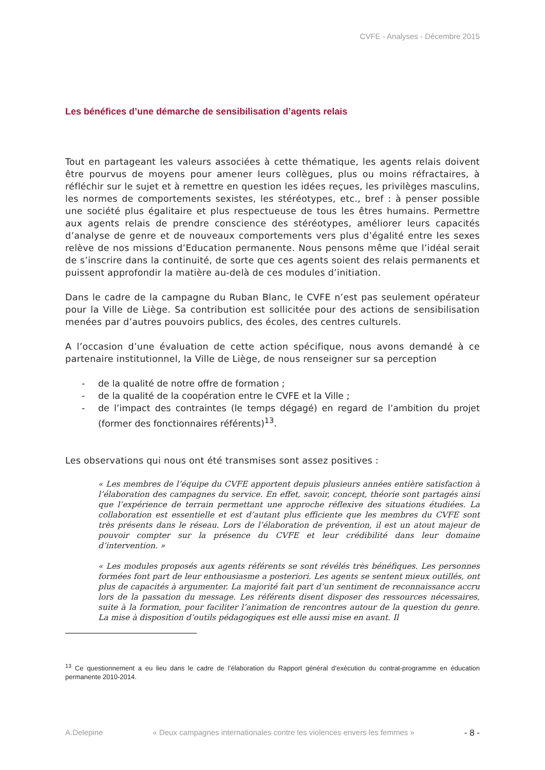CVFE - Analyses - Décembre 2015
Les bénéfices d’une démarche de sensibilisation d’agents relais
Tout en partageant les valeurs associées à cette thématique, les agents relais doivent être pourvus de moyens pour amener leurs collègues, plus ou moins réfractaires, à réfléchir sur le sujet et à remettre en question les idées reçues, les privilèges masculins, les normes de comportements sexistes, les stéréotypes, etc., bref : à penser possible une société plus égalitaire et plus respectueuse de tous les êtres humains. Permettre aux agents relais de prendre conscience des stéréotypes, améliorer leurs capacités d’analyse de genre et de nouveaux comportements vers plus d’égalité entre les sexes relève de nos missions d’Education permanente. Nous pensons même que l’idéal serait de s’inscrire dans la continuité, de sorte que ces agents soient des relais permanents et puissent approfondir la matière au-delà de ces modules d’initiation.
Dans le cadre de la campagne du Ruban Blanc, le CVFE n’est pas seulement opérateur pour la Ville de Liège. Sa contribution est sollicitée pour des actions de sensibilisation menées par d’autres pouvoirs publics, des écoles, des centres culturels.
A l’occasion d’une évaluation de cette action spécifique, nous avons demandé à ce partenaire institutionnel, la Ville de Liège, de nous renseigner sur sa perception
- de la qualité de notre offre de formation ;
- de la qualité de la coopération entre le CVFE et la Ville ;
- de l’impact des contraintes (le temps dégagé) en regard de l’ambition du projet (former des fonctionnaires référents)<sup>13</sup>.
Les observations qui nous ont été transmises sont assez positives :
« Les membres de l’équipe du CVFE apportent depuis plusieurs années entière satisfaction à l’élaboration des campagnes du service. En effet, savoir, concept, théorie sont partagés ainsi que l’expérience de terrain permettant une approche réflexive des situations étudiées. La collaboration est essentielle et est d’autant plus efficiente que les membres du CVFE sont très présents dans le réseau. Lors de l’élaboration de prévention, il est un atout majeur de pouvoir compter sur la présence du CVFE et leur crédibilité dans leur domaine d’intervention. »
« Les modules proposés aux agents référents se sont révélés très bénéfiques. Les personnes formées font part de leur enthousiasme a posteriori. Les agents se sentent mieux outillés, ont plus de capacités à argumenter. La majorité fait part d’un sentiment de reconnaissance accru lors de la passation du message. Les référents disent disposer des ressources nécessaires, suite à la formation, pour faciliter l’animation de rencontres autour de la question du genre. La mise à disposition d’outils pédagogiques est elle aussi mise en avant. Il
<sup>13</sup> Ce questionnement a eu lieu dans le cadre de l’élaboration du Rapport général d’exécution du contrat-programme en éducation permanente 2010-2014.
A.Delepine « Deux campagnes internationales contre les violences envers les femmes » - 8 -